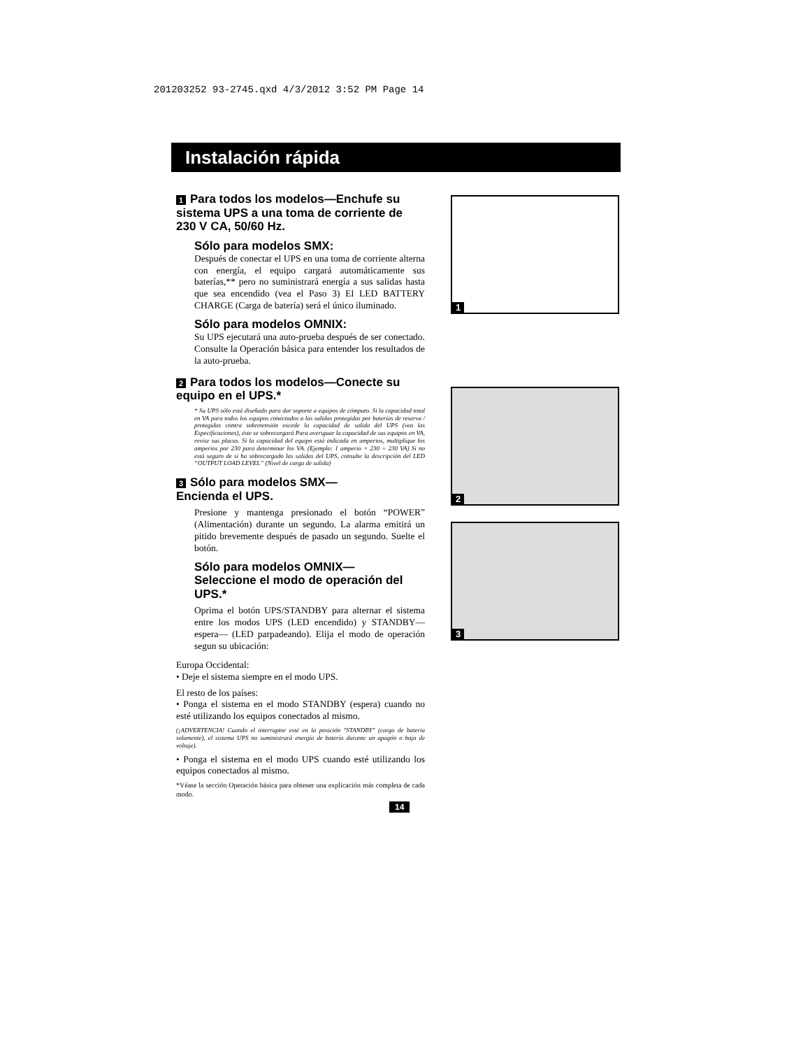201203252 93-2745.qxd 4/3/2012 3:52 PM Page 14
Instalación rápida
1 Para todos los modelos—Enchufe su sistema UPS a una toma de corriente de 230 V CA, 50/60 Hz.
Sólo para modelos SMX:
Después de conectar el UPS en una toma de corriente alterna con energía, el equipo cargará automáticamente sus baterías,** pero no suministrará energía a sus salidas hasta que sea encendido (vea el Paso 3) El LED BATTERY CHARGE (Carga de batería) será el único iluminado.
Sólo para modelos OMNIX:
Su UPS ejecutará una auto-prueba después de ser conectado. Consulte la Operación básica para entender los resultados de la auto-prueba.
2 Para todos los modelos—Conecte su equipo en el UPS.*
* Su UPS sólo está diseñado para dar soporte a equipos de cómputo. Si la capacidad total en VA para todos los equipos conectados a las salidas protegidas por baterías de reserva / protegidas contra sobretensión excede la capacidad de salida del UPS (vea las Especificaciones), éste se sobrecargará Para averiguar la capacidad de sus equipos en VA, revise sus placas. Si la capacidad del equipo está indicada en amperios, multiplique los amperios por 230 para determinar los VA. (Ejemplo: 1 amperio × 230 = 230 VA) Si no está seguro de si ha sobrecargado las salidas del UPS, consulte la descripción del LED “OUTPUT LOAD LEVEL” (Nivel de carga de salida)
3 Sólo para modelos SMX—
Encienda el UPS.
Presione y mantenga presionado el botón “POWER” (Alimentación) durante un segundo. La alarma emitirá un pitido brevemente después de pasado un segundo. Suelte el botón.
Sólo para modelos OMNIX—
Seleccione el modo de operación del UPS.*
Oprima el botón UPS/STANDBY para alternar el sistema entre los modos UPS (LED encendido) y STANDBY—espera— (LED parpadeando). Elija el modo de operación segun su ubicación:
Europa Occidental:
• Deje el sistema siempre en el modo UPS.
El resto de los países:
• Ponga el sistema en el modo STANDBY (espera) cuando no esté utilizando los equipos conectados al mismo.
(¡ADVERTENCIA! Cuando el interruptor esté en la posición "STANDBY" (carga de batería solamente), el sistema UPS no suministrará energía de batería durante un apagón o baja de voltaje).
• Ponga el sistema en el modo UPS cuando esté utilizando los equipos conectados al mismo.
*Véase la sección Operación básica para obtener una explicación más completa de cada modo.
1
2
3
14